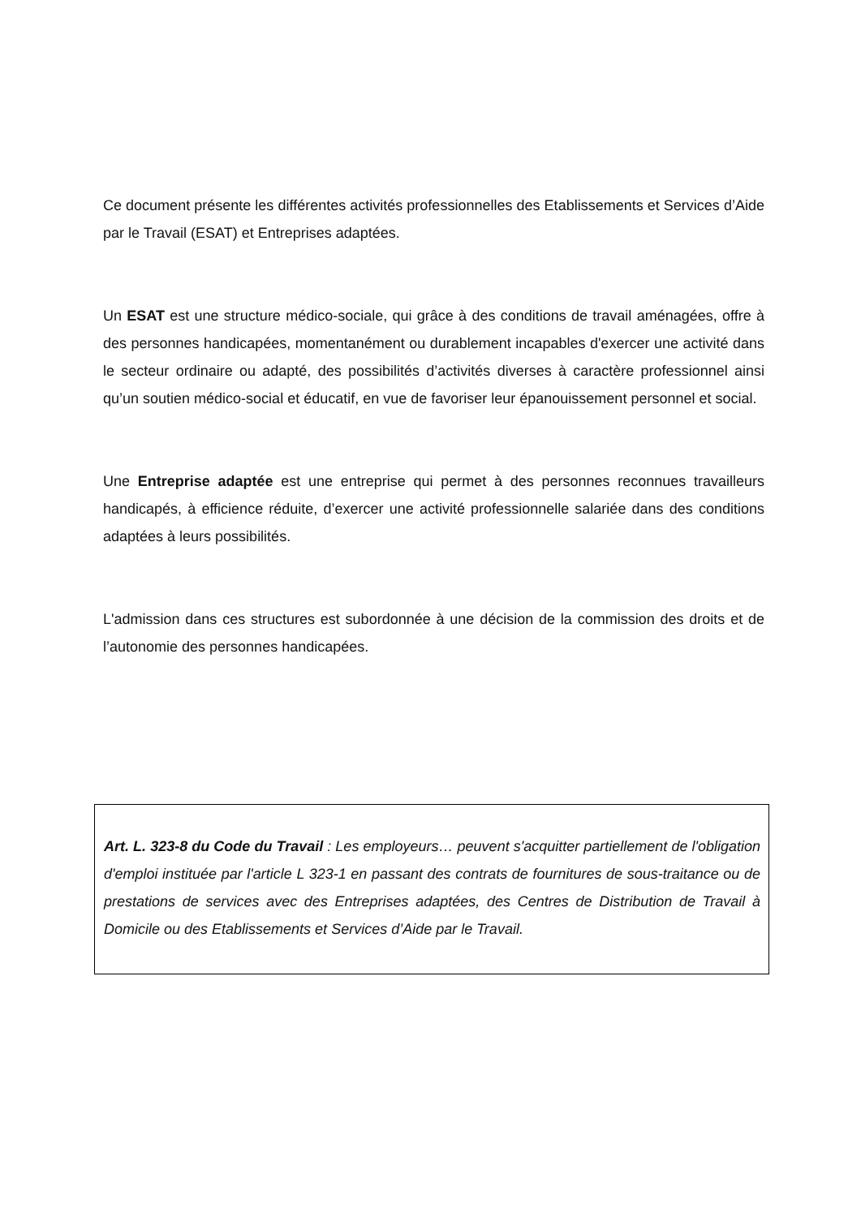Ce document présente les différentes activités professionnelles des Etablissements et Services d’Aide par le Travail (ESAT) et Entreprises adaptées.
Un ESAT est une structure médico-sociale, qui grâce à des conditions de travail aménagées, offre à des personnes handicapées, momentanément ou durablement incapables d'exercer une activité dans le secteur ordinaire ou adapté, des possibilités d’activités diverses à caractère professionnel ainsi qu’un soutien médico-social et éducatif, en vue de favoriser leur épanouissement personnel et social.
Une Entreprise adaptée est une entreprise qui permet à des personnes reconnues travailleurs handicapés, à efficience réduite, d’exercer une activité professionnelle salariée dans des conditions adaptées à leurs possibilités.
L'admission dans ces structures est subordonnée à une décision de la commission des droits et de l’autonomie des personnes handicapées.
Art. L. 323-8 du Code du Travail : Les employeurs… peuvent s'acquitter partiellement de l'obligation d'emploi instituée par l'article L 323-1 en passant des contrats de fournitures de sous-traitance ou de prestations de services avec des Entreprises adaptées, des Centres de Distribution de Travail à Domicile ou des Etablissements et Services d’Aide par le Travail.